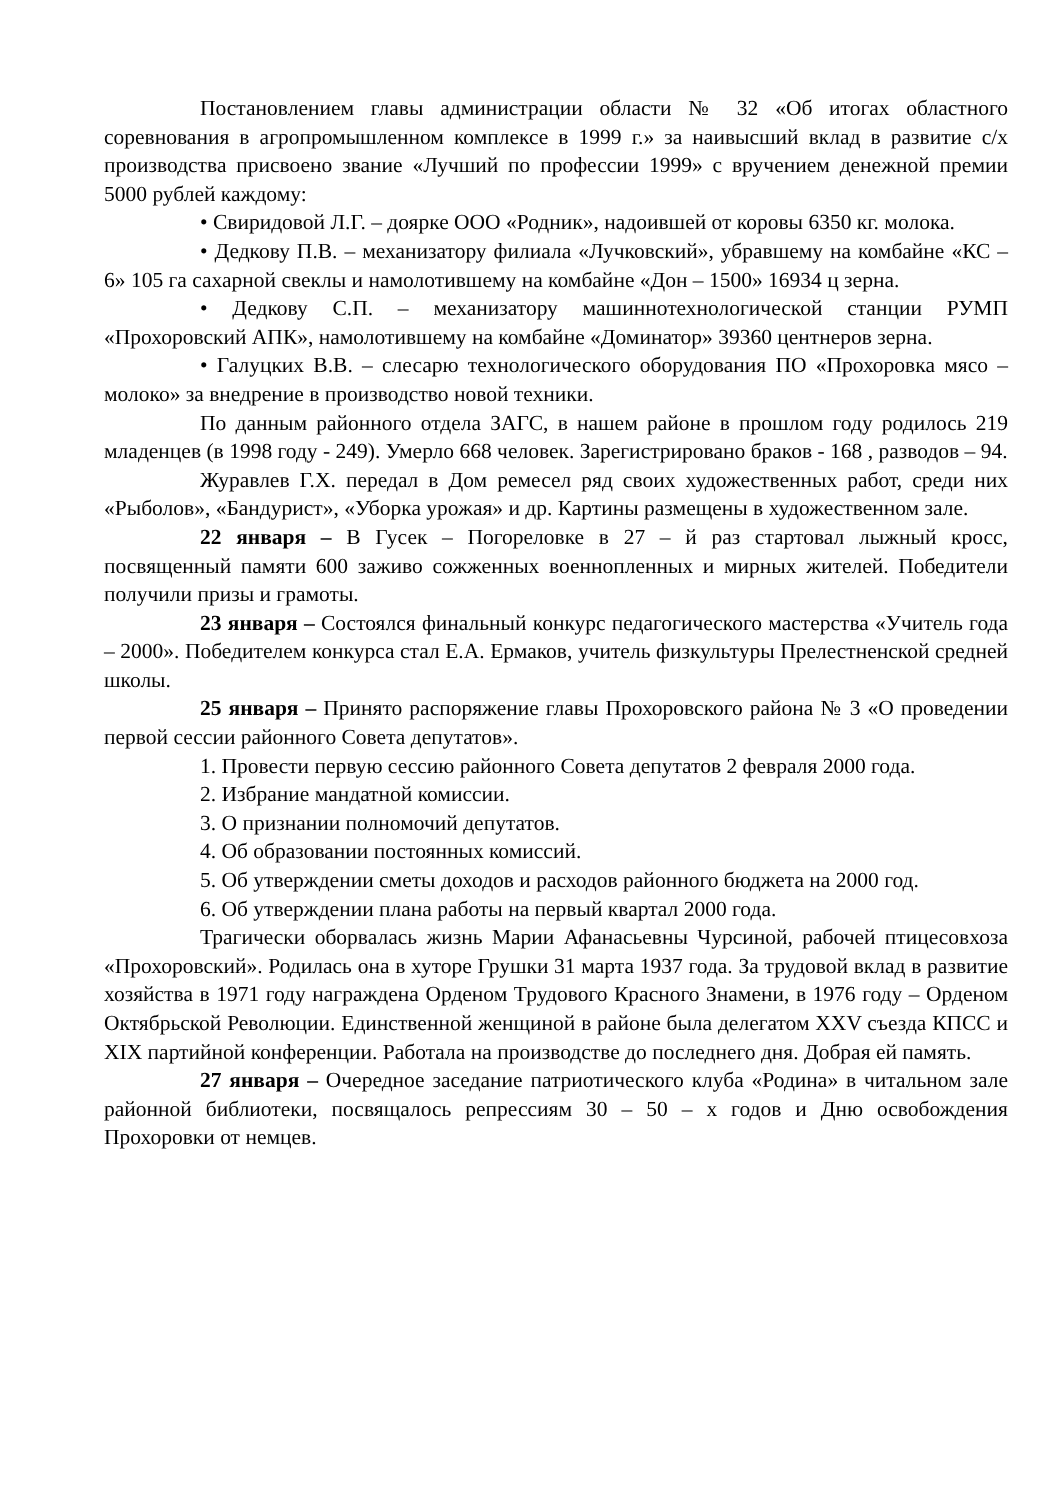Постановлением главы администрации области № 32 «Об итогах областного соревнования в агропромышленном комплексе в 1999 г.» за наивысший вклад в развитие с/х производства присвоено звание «Лучший по профессии 1999» с вручением денежной премии 5000 рублей каждому:
• Свиридовой Л.Г. – доярке ООО «Родник», надоившей от коровы 6350 кг. молока.
• Дедкову П.В. – механизатору филиала «Лучковский», убравшему на комбайне «КС – 6» 105 га сахарной свеклы и намолотившему на комбайне «Дон – 1500» 16934 ц зерна.
• Дедкову С.П. – механизатору машиннотехнологической станции РУМП «Прохоровский АПК», намолотившему на комбайне «Доминатор» 39360 центнеров зерна.
• Галуцких В.В. – слесарю технологического оборудования ПО «Прохоровка мясо – молоко» за внедрение в производство новой техники.
По данным районного отдела ЗАГС, в нашем районе в прошлом году родилось 219 младенцев (в 1998 году - 249). Умерло 668 человек. Зарегистрировано браков - 168 , разводов – 94.
Журавлев Г.Х. передал в Дом ремесел ряд своих художественных работ, среди них «Рыболов», «Бандурист», «Уборка урожая» и др. Картины размещены в художественном зале.
22 января – В Гусек – Погореловке в 27 – й раз стартовал лыжный кросс, посвященный памяти 600 заживо сожженных военнопленных и мирных жителей. Победители получили призы и грамоты.
23 января – Состоялся финальный конкурс педагогического мастерства «Учитель года – 2000». Победителем конкурса стал Е.А. Ермаков, учитель физкультуры Прелестненской средней школы.
25 января – Принято распоряжение главы Прохоровского района № 3 «О проведении первой сессии районного Совета депутатов».
1. Провести первую сессию районного Совета депутатов 2 февраля 2000 года.
2. Избрание мандатной комиссии.
3. О признании полномочий депутатов.
4. Об образовании постоянных комиссий.
5. Об утверждении сметы доходов и расходов районного бюджета на 2000 год.
6. Об утверждении плана работы на первый квартал 2000 года.
Трагически оборвалась жизнь Марии Афанасьевны Чурсиной, рабочей птицесовхоза «Прохоровский». Родилась она в хуторе Грушки 31 марта 1937 года. За трудовой вклад в развитие хозяйства в 1971 году награждена Орденом Трудового Красного Знамени, в 1976 году – Орденом Октябрьской Революции. Единственной женщиной в районе была делегатом XXV съезда КПСС и XIX партийной конференции. Работала на производстве до последнего дня. Добрая ей память.
27 января – Очередное заседание патриотического клуба «Родина» в читальном зале районной библиотеки, посвящалось репрессиям 30 – 50 – х годов и Дню освобождения Прохоровки от немцев.